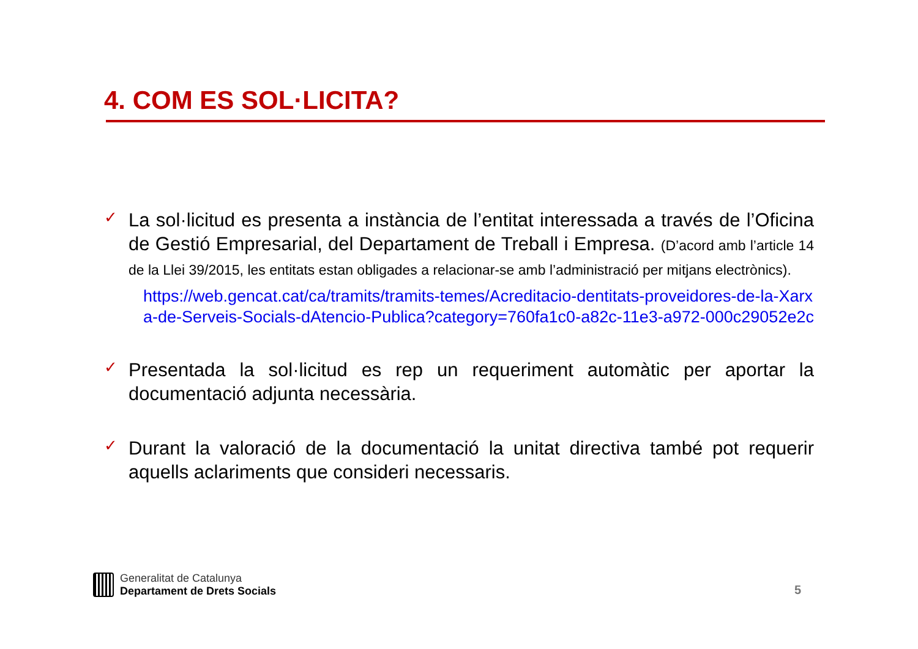4. COM ES SOL·LICITA?
✓
La sol·licitud es presenta a instància de l’entitat interessada a través de l’Oficina de Gestió Empresarial, del Departament de Treball i Empresa. (D’acord amb l’article 14 de la Llei 39/2015, les entitats estan obligades a relacionar-se amb l’administració per mitjans electrònics).
https://web.gencat.cat/ca/tramits/tramits-temes/Acreditacio-dentitats-proveidores-de-la-Xarxa-de-Serveis-Socials-dAtencio-Publica?category=760fa1c0-a82c-11e3-a972-000c29052e2c
✓
Presentada la sol·licitud es rep un requeriment automàtic per aportar la documentació adjunta necessària.
✓
Durant la valoració de la documentació la unitat directiva també pot requerir aquells aclariments que consideri necessaris.
Generalitat de Catalunya
Departament de Drets Socials
5